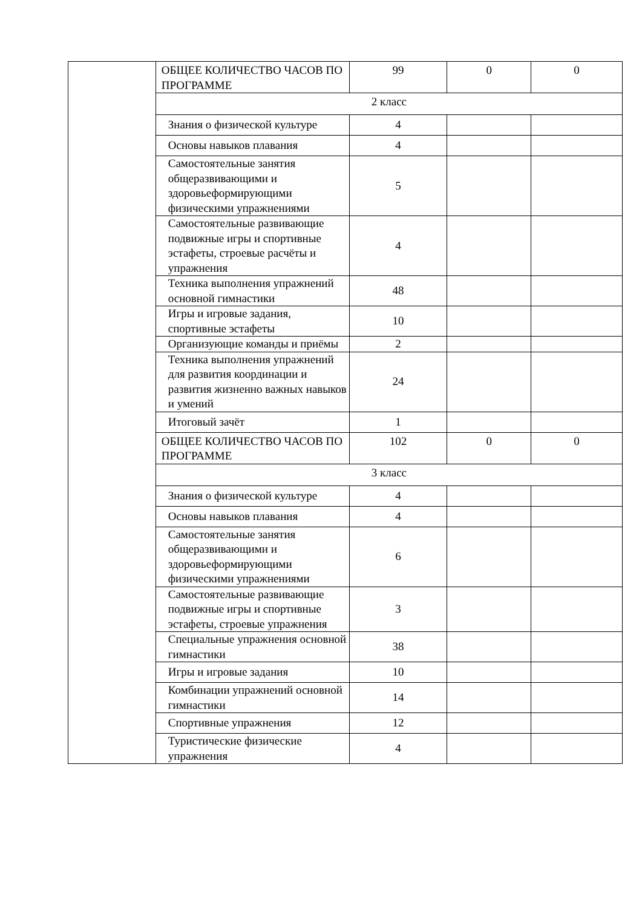| | ОБЩЕЕ КОЛИЧЕСТВО ЧАСОВ ПО ПРОГРАММЕ | 99 | 0 | 0 |
| | 2 класс | | | |
| | Знания о физической культуре | 4 | | |
| | Основы навыков плавания | 4 | | |
| | Самостоятельные занятия общеразвивающими и здоровьеформирующими физическими упражнениями | 5 | | |
| | Самостоятельные развивающие подвижные игры и спортивные эстафеты, строевые расчёты и упражнения | 4 | | |
| | Техника выполнения упражнений основной гимнастики | 48 | | |
| | Игры и игровые задания, спортивные эстафеты | 10 | | |
| | Организующие команды и приёмы | 2 | | |
| | Техника выполнения упражнений для развития координации и развития жизненно важных навыков и умений | 24 | | |
| | Итоговый зачёт | 1 | | |
| | ОБЩЕЕ КОЛИЧЕСТВО ЧАСОВ ПО ПРОГРАММЕ | 102 | 0 | 0 |
| | 3 класс | | | |
| | Знания о физической культуре | 4 | | |
| | Основы навыков плавания | 4 | | |
| | Самостоятельные занятия общеразвивающими и здоровьеформирующими физическими упражнениями | 6 | | |
| | Самостоятельные развивающие подвижные игры и спортивные эстафеты, строевые упражнения | 3 | | |
| | Специальные упражнения основной гимнастики | 38 | | |
| | Игры и игровые задания | 10 | | |
| | Комбинации упражнений основной гимнастики | 14 | | |
| | Спортивные упражнения | 12 | | |
| | Туристические физические упражнения | 4 | | |